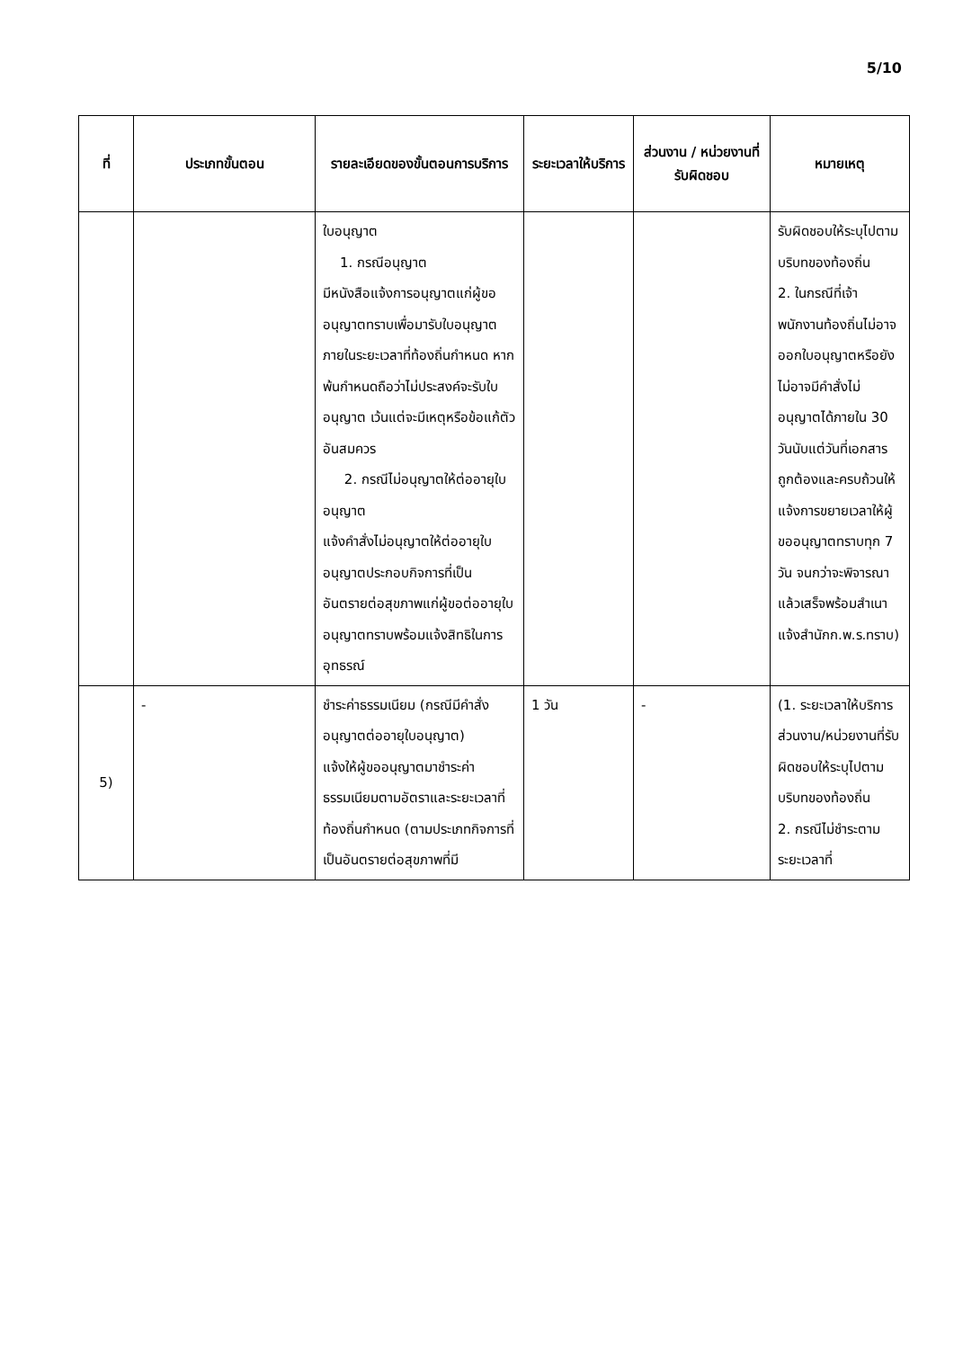5/10
| ที่ | ประเภทขั้นตอน | รายละเอียดของขั้นตอนการบริการ | ระยะเวลาให้บริการ | ส่วนงาน / หน่วยงานที่รับผิดชอบ | หมายเหตุ |
| --- | --- | --- | --- | --- | --- |
| | | ใบอนุญาต 1. กรณีอนุญาต มีหนังสือแจ้งการอนุญาตแก่ผู้ขออนุญาตทราบเพื่อมารับใบอนุญาตภายในระยะเวลาที่ท้องถิ่นกำหนด หากพ้นกำหนดถือว่าไม่ประสงค์จะรับใบอนุญาต เว้นแต่จะมีเหตุหรือข้อแก้ตัวอันสมควร 2. กรณีไม่อนุญาตให้ต่ออายุใบอนุญาต แจ้งคำสั่งไม่อนุญาตให้ต่ออายุใบอนุญาตประกอบกิจการที่เป็นอันตรายต่อสุขภาพแก่ผู้ขอต่ออายุใบอนุญาตทราบพร้อมแจ้งสิทธิในการอุทธรณ์ | | | รับผิดชอบให้ระบุไปตามบริบทของท้องถิ่น 2. ในกรณีที่เจ้าพนักงานท้องถิ่นไม่อาจออกใบอนุญาตหรือยังไม่อาจมีคำสั่งไม่อนุญาตได้ภายใน 30 วันนับแต่วันที่เอกสารถูกต้องและครบถ้วนให้แจ้งการขยายเวลาให้ผู้ขออนุญาตทราบทุก 7 วัน จนกว่าจะพิจารณาแล้วเสร็จพร้อมสำเนาแจ้งสำนักก.พ.ร.ทราบ) |
| 5) | - | ชำระค่าธรรมเนียม (กรณีมีคำสั่งอนุญาตต่ออายุใบอนุญาต) แจ้งให้ผู้ขออนุญาตมาชำระค่าธรรมเนียมตามอัตราและระยะเวลาที่ท้องถิ่นกำหนด (ตามประเภทกิจการที่เป็นอันตรายต่อสุขภาพที่มี | 1 วัน | - | (1. ระยะเวลาให้บริการส่วนงาน/หน่วยงานที่รับผิดชอบให้ระบุไปตามบริบทของท้องถิ่น 2. กรณีไม่ชำระตามระยะเวลาที่ |